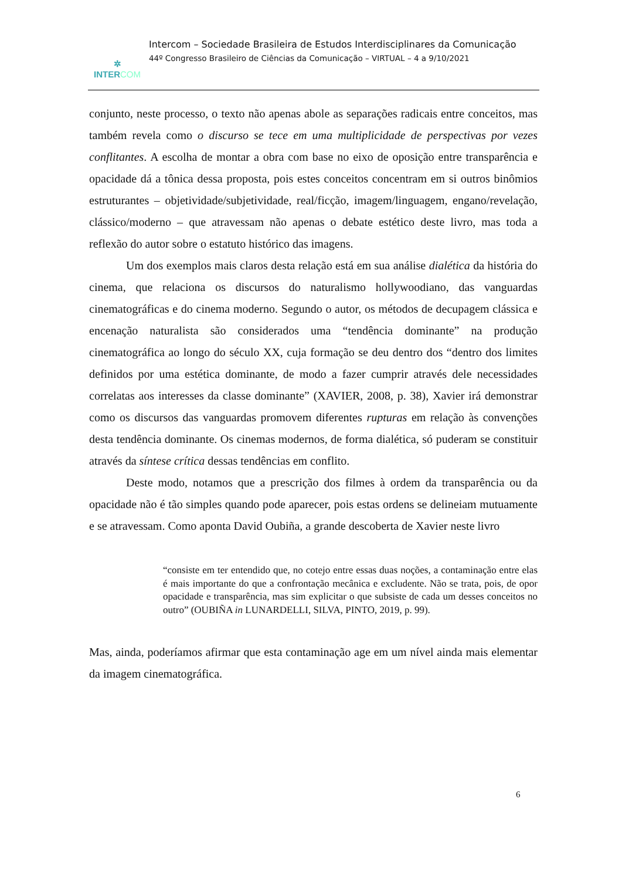✲
INTERCOM
Intercom – Sociedade Brasileira de Estudos Interdisciplinares da Comunicação
44º Congresso Brasileiro de Ciências da Comunicação – VIRTUAL – 4 a 9/10/2021
conjunto, neste processo, o texto não apenas abole as separações radicais entre conceitos, mas também revela como o discurso se tece em uma multiplicidade de perspectivas por vezes conflitantes. A escolha de montar a obra com base no eixo de oposição entre transparência e opacidade dá a tônica dessa proposta, pois estes conceitos concentram em si outros binômios estruturantes – objetividade/subjetividade, real/ficção, imagem/linguagem, engano/revelação, clássico/moderno – que atravessam não apenas o debate estético deste livro, mas toda a reflexão do autor sobre o estatuto histórico das imagens.
Um dos exemplos mais claros desta relação está em sua análise dialética da história do cinema, que relaciona os discursos do naturalismo hollywoodiano, das vanguardas cinematográficas e do cinema moderno. Segundo o autor, os métodos de decupagem clássica e encenação naturalista são considerados uma “tendência dominante” na produção cinematográfica ao longo do século XX, cuja formação se deu dentro dos “dentro dos limites definidos por uma estética dominante, de modo a fazer cumprir através dele necessidades correlatas aos interesses da classe dominante” (XAVIER, 2008, p. 38), Xavier irá demonstrar como os discursos das vanguardas promovem diferentes rupturas em relação às convenções desta tendência dominante. Os cinemas modernos, de forma dialética, só puderam se constituir através da síntese crítica dessas tendências em conflito.
Deste modo, notamos que a prescrição dos filmes à ordem da transparência ou da opacidade não é tão simples quando pode aparecer, pois estas ordens se delineiam mutuamente e se atravessam. Como aponta David Oubiña, a grande descoberta de Xavier neste livro
“consiste em ter entendido que, no cotejo entre essas duas noções, a contaminação entre elas é mais importante do que a confrontação mecânica e excludente. Não se trata, pois, de opor opacidade e transparência, mas sim explicitar o que subsiste de cada um desses conceitos no outro” (OUBIÑA in LUNARDELLI, SILVA, PINTO, 2019, p. 99).
Mas, ainda, poderíamos afirmar que esta contaminação age em um nível ainda mais elementar da imagem cinematográfica.
6